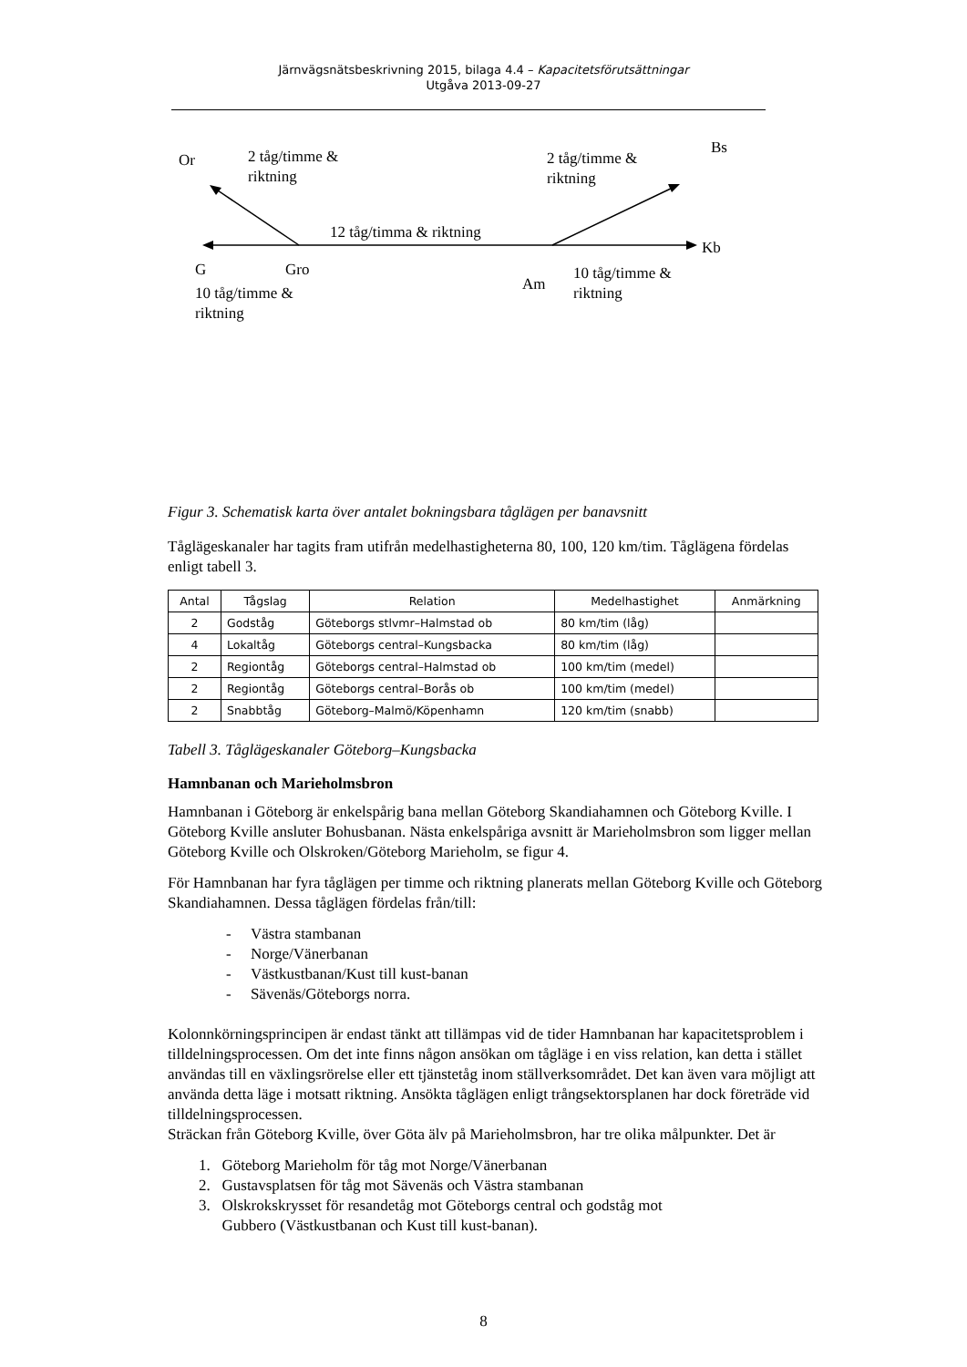Järnvägsnätsbeskrivning 2015, bilaga 4.4 – Kapacitetsförutsättningar
Utgåva 2013-09-27
Or 2 tåg/timme &
riktning
2 tåg/timme &
riktning
Bs
12 tåg/timma & riktning
Kb
G Gro
Am
10 tåg/timme &
riktning 10 tåg/timme &
riktning
Figur 3. Schematisk karta över antalet bokningsbara tåglägen per banavsnitt
Tåglägeskanaler har tagits fram utifrån medelhastigheterna 80, 100, 120 km/tim. Tåglägena fördelas enligt tabell 3.
| Antal | Tågslag | Relation | Medelhastighet | Anmärkning |
| --- | --- | --- | --- | --- |
| 2 | Godståg | Göteborgs stlvmr–Halmstad ob | 80 km/tim (låg) | |
| 4 | Lokaltåg | Göteborgs central–Kungsbacka | 80 km/tim (låg) | |
| 2 | Regiontåg | Göteborgs central–Halmstad ob | 100 km/tim (medel) | |
| 2 | Regiontåg | Göteborgs central–Borås ob | 100 km/tim (medel) | |
| 2 | Snabbtåg | Göteborg–Malmö/Köpenhamn | 120 km/tim (snabb) | |
Tabell 3. Tåglägeskanaler Göteborg–Kungsbacka
Hamnbanan och Marieholmsbron
Hamnbanan i Göteborg är enkelspårig bana mellan Göteborg Skandiahamnen och Göteborg Kville. I Göteborg Kville ansluter Bohusbanan. Nästa enkelspåriga avsnitt är Marieholmsbron som ligger mellan Göteborg Kville och Olskroken/Göteborg Marieholm, se figur 4.
För Hamnbanan har fyra tåglägen per timme och riktning planerats mellan Göteborg Kville och Göteborg Skandiahamnen. Dessa tåglägen fördelas från/till:
- Västra stambanan
- Norge/Vänerbanan
- Västkustbanan/Kust till kust-banan
- Sävenäs/Göteborgs norra.
Kolonnkörningsprincipen är endast tänkt att tillämpas vid de tider Hamnbanan har kapacitetsproblem i tilldelningsprocessen. Om det inte finns någon ansökan om tågläge i en viss relation, kan detta i stället användas till en växlingsrörelse eller ett tjänstetåg inom ställverksområdet. Det kan även vara möjligt att använda detta läge i motsatt riktning. Ansökta tåglägen enligt trångsektorsplanen har dock företräde vid tilldelningsprocessen.
Sträckan från Göteborg Kville, över Göta älv på Marieholmsbron, har tre olika målpunkter. Det är
1. Göteborg Marieholm för tåg mot Norge/Vänerbanan
2. Gustavsplatsen för tåg mot Sävenäs och Västra stambanan
3. Olskrokskrysset för resandetåg mot Göteborgs central och godståg mot
Gubbero (Västkustbanan och Kust till kust-banan).
8